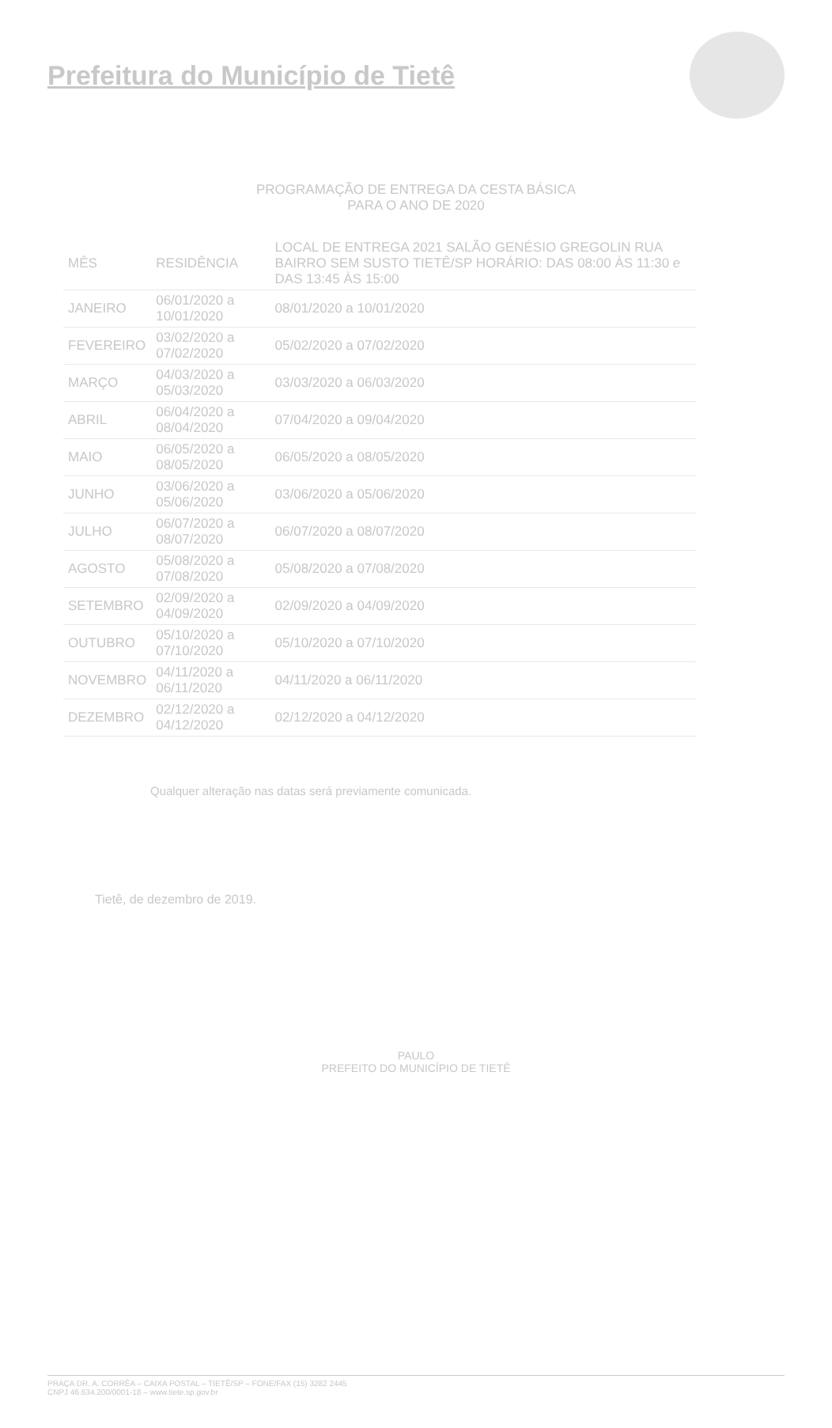Prefeitura do Município de Tietê
PROGRAMAÇÃO DE ENTREGA DA CESTA BÁSICA
PARA O ANO DE 2020
| MÊS | RESIDÊNCIA | LOCAL DE ENTREGA 2021 SALÃO GENÉSIO GREGOLIN RUA BAIRRO SEM SUSTO TIETÊ/SP HORÁRIO: DAS 08:00 ÀS 11:30 e DAS 13:45 ÀS 15:00 |
| --- | --- | --- |
| JANEIRO | 06/01/2020 a 10/01/2020 | 08/01/2020 a 10/01/2020 |
| FEVEREIRO | 03/02/2020 a 07/02/2020 | 05/02/2020 a 07/02/2020 |
| MARÇO | 04/03/2020 a 05/03/2020 | 03/03/2020 a 06/03/2020 |
| ABRIL | 06/04/2020 a 08/04/2020 | 07/04/2020 a 09/04/2020 |
| MAIO | 06/05/2020 a 08/05/2020 | 06/05/2020 a 08/05/2020 |
| JUNHO | 03/06/2020 a 05/06/2020 | 03/06/2020 a 05/06/2020 |
| JULHO | 06/07/2020 a 08/07/2020 | 06/07/2020 a 08/07/2020 |
| AGOSTO | 05/08/2020 a 07/08/2020 | 05/08/2020 a 07/08/2020 |
| SETEMBRO | 02/09/2020 a 04/09/2020 | 02/09/2020 a 04/09/2020 |
| OUTUBRO | 05/10/2020 a 07/10/2020 | 05/10/2020 a 07/10/2020 |
| NOVEMBRO | 04/11/2020 a 06/11/2020 | 04/11/2020 a 06/11/2020 |
| DEZEMBRO | 02/12/2020 a 04/12/2020 | 02/12/2020 a 04/12/2020 |
Qualquer alteração nas datas será previamente comunicada.
Tietê, de dezembro de 2019.
PAULO
PREFEITO DO MUNICÍPIO DE TIETÊ
PRAÇA DR. A. CORRÊA – CAIXA POSTAL – TIETÊ/SP – FONE/FAX (15) 3282 2445
CNPJ 46.634.200/0001-18 – www.tiete.sp.gov.br